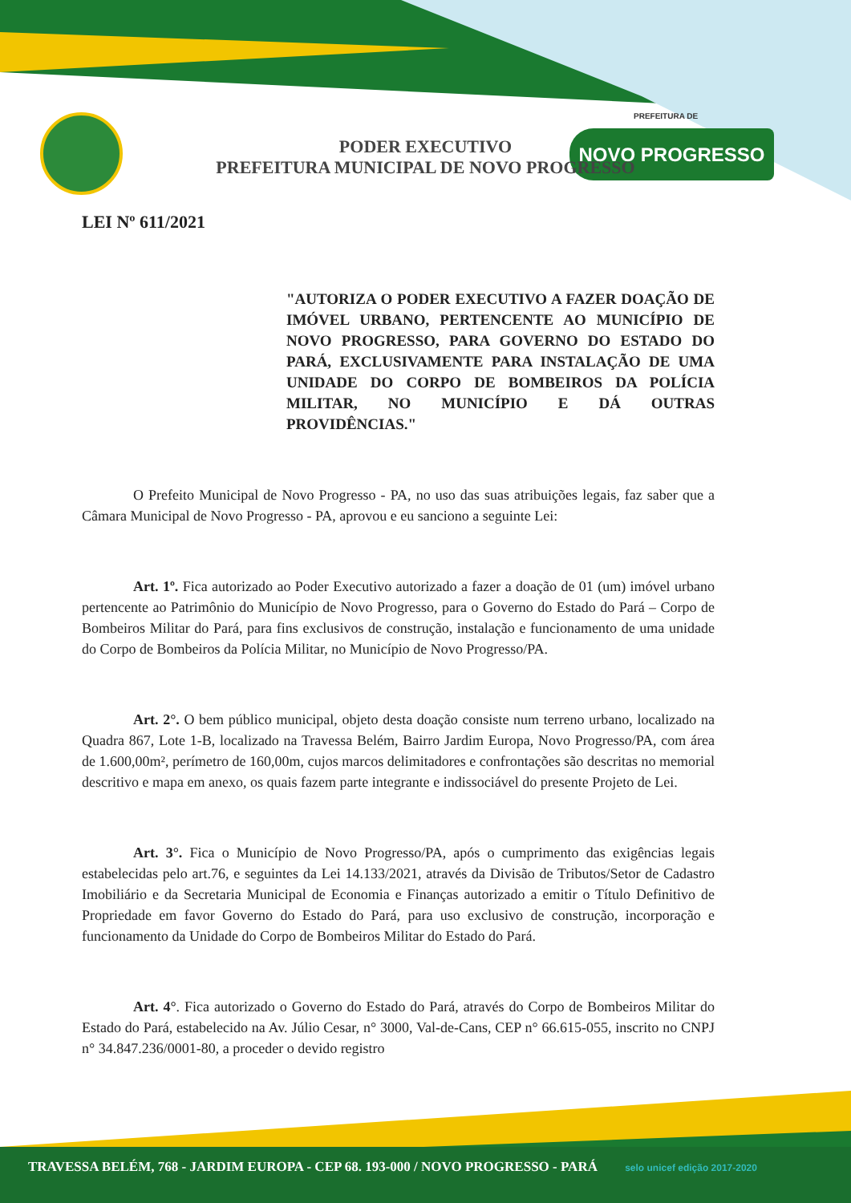PREFEITURA DE
NOVO PROGRESSO
PODER EXECUTIVO
PREFEITURA MUNICIPAL DE NOVO PROGRESSO
LEI Nº 611/2021
"AUTORIZA O PODER EXECUTIVO A FAZER DOAÇÃO DE IMÓVEL URBANO, PERTENCENTE AO MUNICÍPIO DE NOVO PROGRESSO, PARA GOVERNO DO ESTADO DO PARÁ, EXCLUSIVAMENTE PARA INSTALAÇÃO DE UMA UNIDADE DO CORPO DE BOMBEIROS DA POLÍCIA MILITAR, NO MUNICÍPIO E DÁ OUTRAS PROVIDÊNCIAS."
O Prefeito Municipal de Novo Progresso - PA, no uso das suas atribuições legais, faz saber que a Câmara Municipal de Novo Progresso - PA, aprovou e eu sanciono a seguinte Lei:
Art. 1º. Fica autorizado ao Poder Executivo autorizado a fazer a doação de 01 (um) imóvel urbano pertencente ao Patrimônio do Município de Novo Progresso, para o Governo do Estado do Pará – Corpo de Bombeiros Militar do Pará, para fins exclusivos de construção, instalação e funcionamento de uma unidade do Corpo de Bombeiros da Polícia Militar, no Município de Novo Progresso/PA.
Art. 2°. O bem público municipal, objeto desta doação consiste num terreno urbano, localizado na Quadra 867, Lote 1-B, localizado na Travessa Belém, Bairro Jardim Europa, Novo Progresso/PA, com área de 1.600,00m², perímetro de 160,00m, cujos marcos delimitadores e confrontações são descritas no memorial descritivo e mapa em anexo, os quais fazem parte integrante e indissociável do presente Projeto de Lei.
Art. 3°. Fica o Município de Novo Progresso/PA, após o cumprimento das exigências legais estabelecidas pelo art.76, e seguintes da Lei 14.133/2021, através da Divisão de Tributos/Setor de Cadastro Imobiliário e da Secretaria Municipal de Economia e Finanças autorizado a emitir o Título Definitivo de Propriedade em favor Governo do Estado do Pará, para uso exclusivo de construção, incorporação e funcionamento da Unidade do Corpo de Bombeiros Militar do Estado do Pará.
Art. 4°. Fica autorizado o Governo do Estado do Pará, através do Corpo de Bombeiros Militar do Estado do Pará, estabelecido na Av. Júlio Cesar, n° 3000, Val-de-Cans, CEP n° 66.615-055, inscrito no CNPJ n° 34.847.236/0001-80, a proceder o devido registro
TRAVESSA BELÉM, 768 - JARDIM EUROPA - CEP 68. 193-000 / NOVO PROGRESSO - PARÁ selo unicef edição 2017-2020